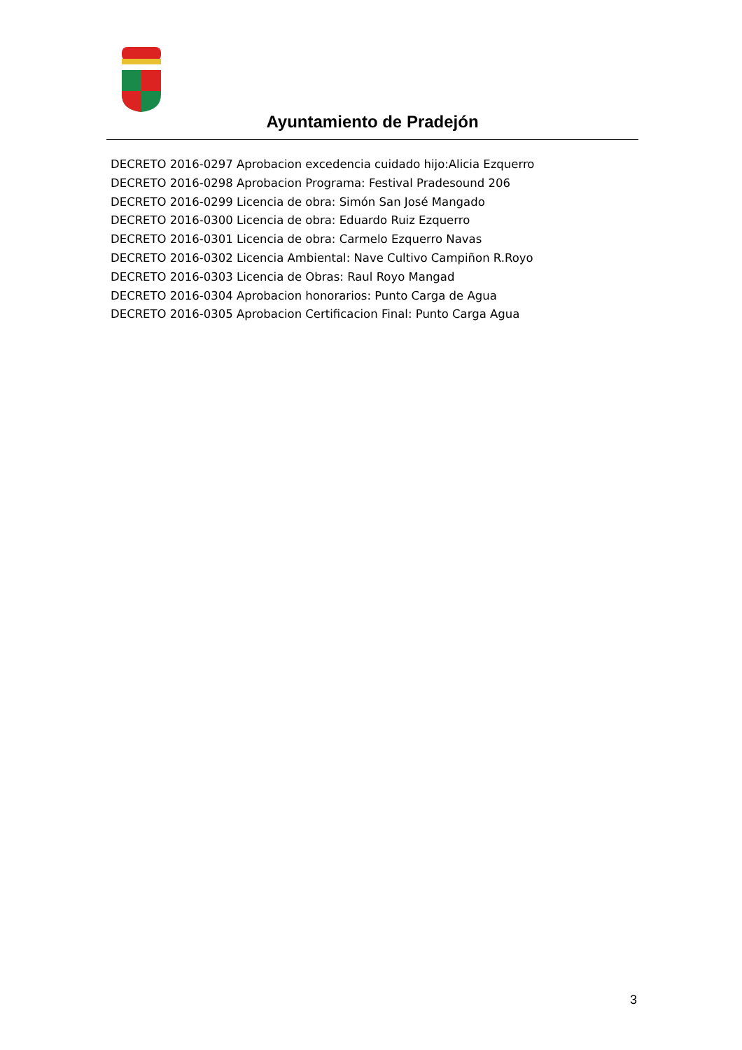Ayuntamiento de Pradejón
DECRETO 2016-0297 Aprobacion excedencia cuidado hijo:Alicia Ezquerro
DECRETO 2016-0298 Aprobacion Programa: Festival Pradesound 206
DECRETO 2016-0299 Licencia de obra: Simón San José Mangado
DECRETO 2016-0300 Licencia de obra: Eduardo Ruiz Ezquerro
DECRETO 2016-0301 Licencia de obra: Carmelo Ezquerro Navas
DECRETO 2016-0302 Licencia Ambiental: Nave Cultivo Campiñon R.Royo
DECRETO 2016-0303 Licencia de Obras: Raul Royo Mangad
DECRETO 2016-0304 Aprobacion honorarios: Punto Carga de Agua
DECRETO 2016-0305 Aprobacion Certificacion Final: Punto Carga Agua
3